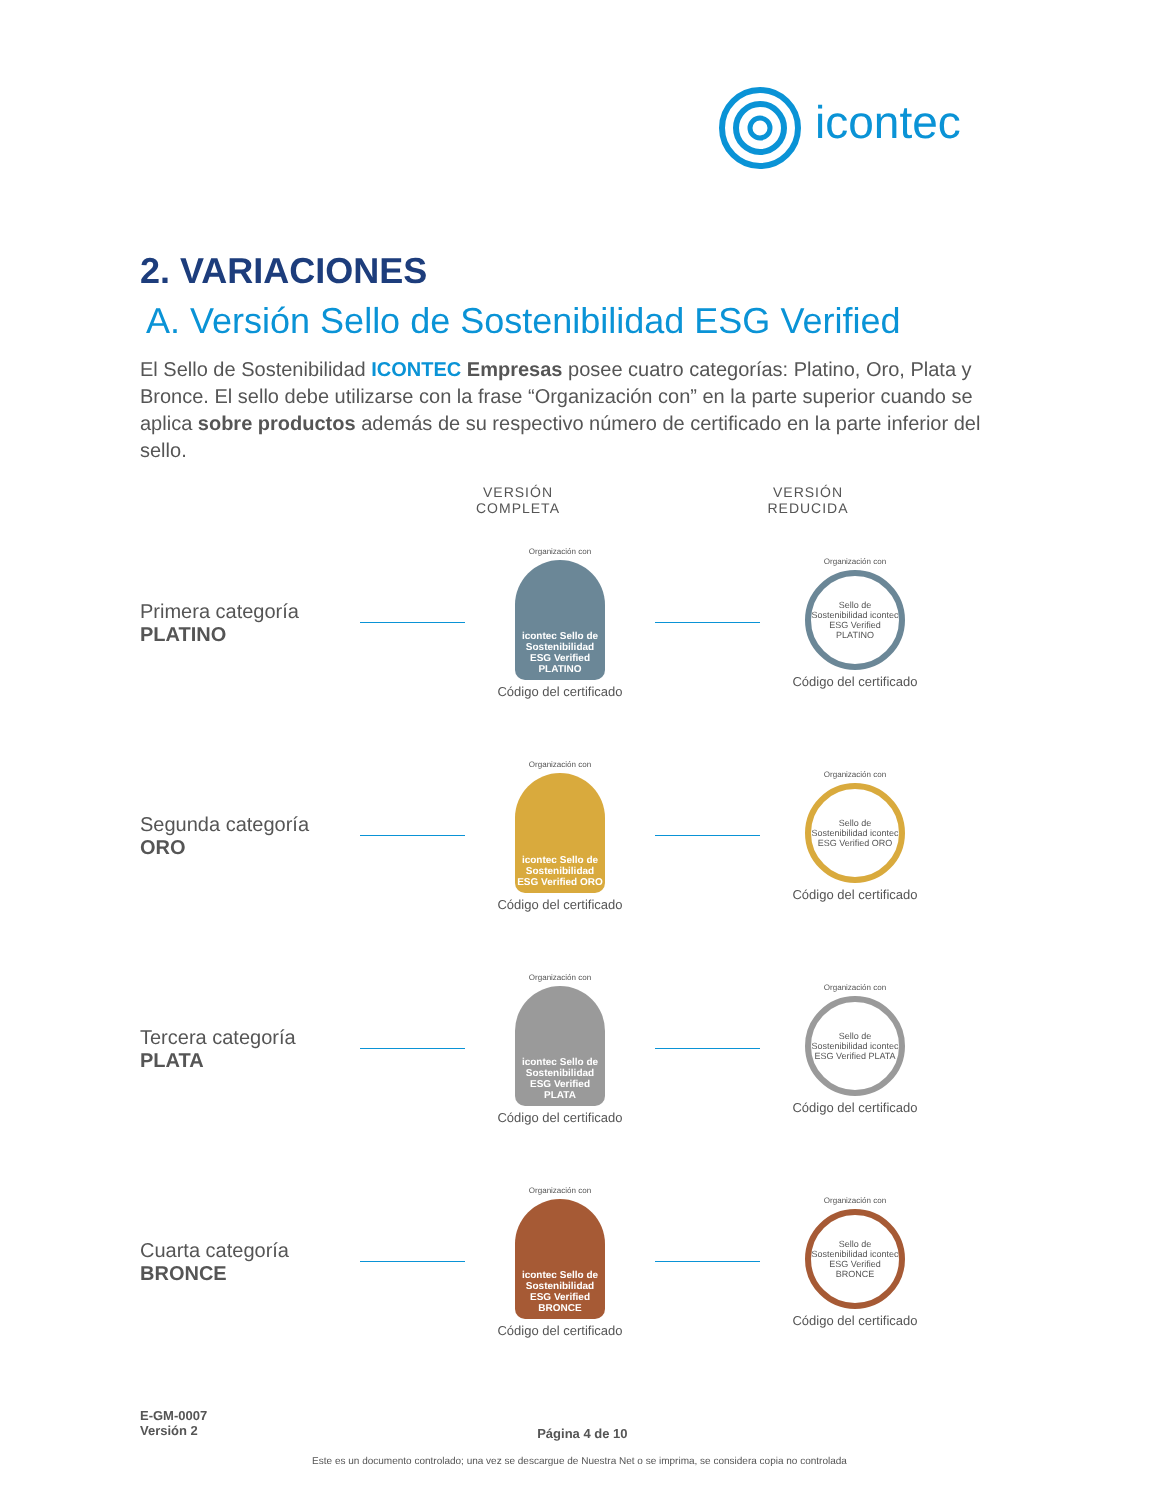icontec
2. VARIACIONES
A. Versión Sello de Sostenibilidad ESG Verified
El Sello de Sostenibilidad ICONTEC Empresas posee cuatro categorías: Platino, Oro, Plata y Bronce. El sello debe utilizarse con la frase “Organización con” en la parte superior cuando se aplica sobre productos además de su respectivo número de certificado en la parte inferior del sello.
VERSIÓN COMPLETA
VERSIÓN REDUCIDA
Primera categoría
PLATINO
Organización con
icontec Sello de Sostenibilidad ESG Verified PLATINO
Código del certificado
Organización con
Sello de Sostenibilidad icontec ESG Verified PLATINO
Código del certificado
Segunda categoría
ORO
Organización con
icontec Sello de Sostenibilidad ESG Verified ORO
Código del certificado
Organización con
Sello de Sostenibilidad icontec ESG Verified ORO
Código del certificado
Tercera categoría
PLATA
Organización con
icontec Sello de Sostenibilidad ESG Verified PLATA
Código del certificado
Organización con
Sello de Sostenibilidad icontec ESG Verified PLATA
Código del certificado
Cuarta categoría
BRONCE
Organización con
icontec Sello de Sostenibilidad ESG Verified BRONCE
Código del certificado
Organización con
Sello de Sostenibilidad icontec ESG Verified BRONCE
Código del certificado
E-GM-0007
Versión 2
Página 4 de 10
Este es un documento controlado; una vez se descargue de Nuestra Net o se imprima, se considera copia no controlada